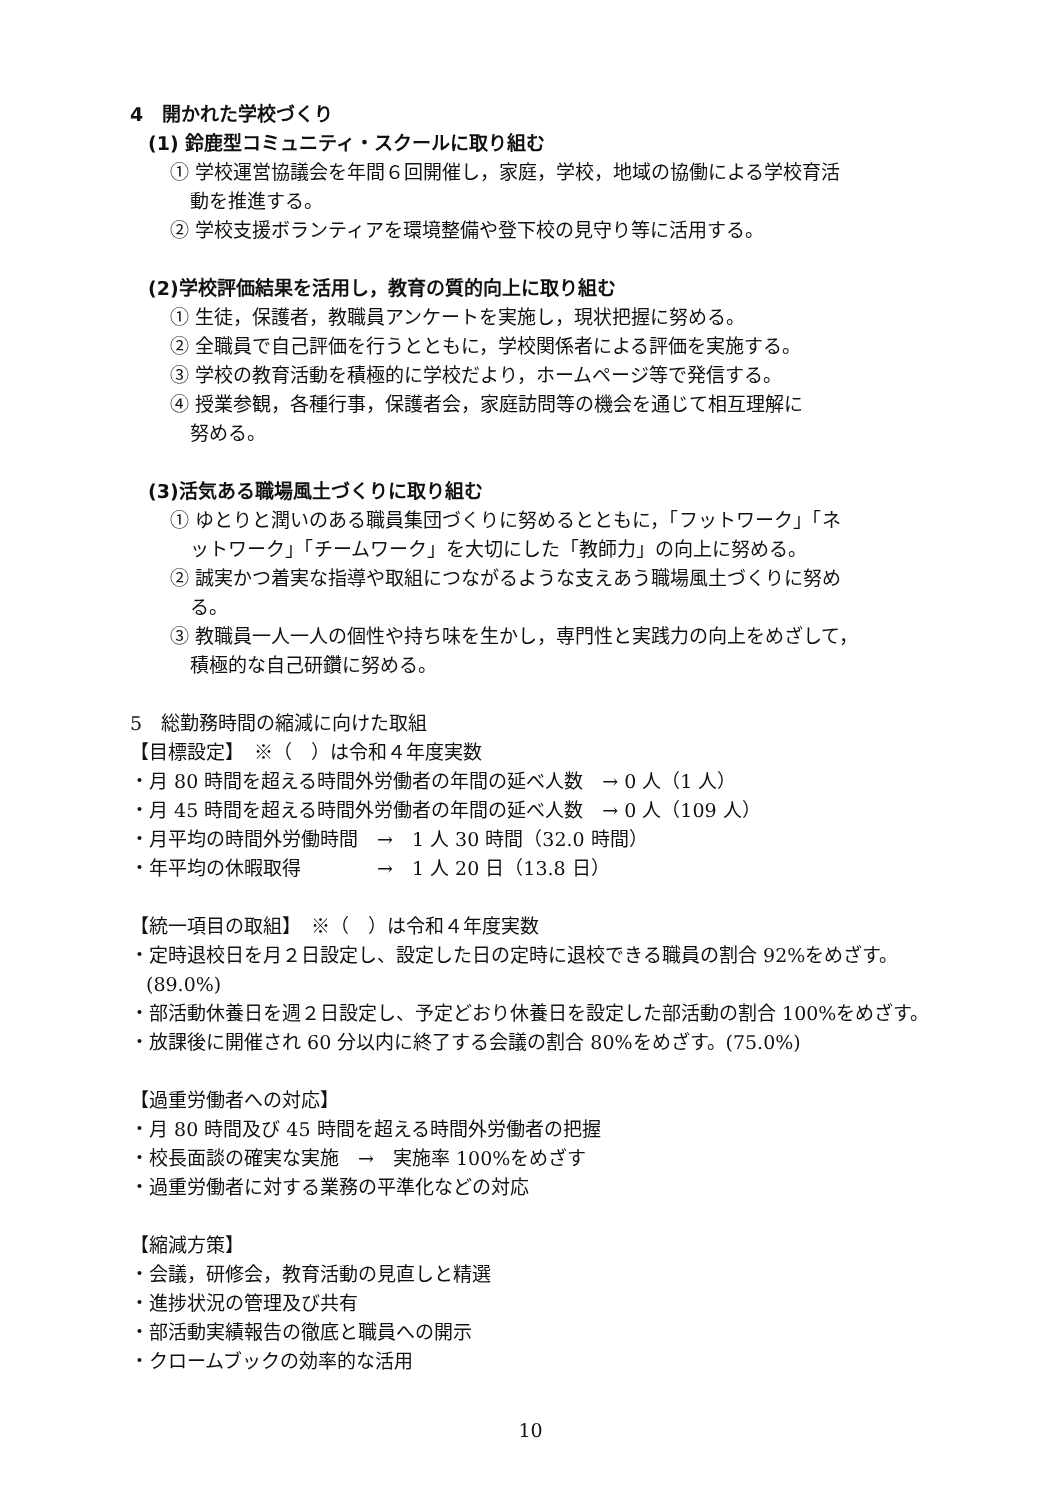4　開かれた学校づくり
(1) 鈴鹿型コミュニティ・スクールに取り組む
① 学校運営協議会を年間６回開催し，家庭，学校，地域の協働による学校育活
動を推進する。
② 学校支援ボランティアを環境整備や登下校の見守り等に活用する。
(2)学校評価結果を活用し，教育の質的向上に取り組む
① 生徒，保護者，教職員アンケートを実施し，現状把握に努める。
② 全職員で自己評価を行うとともに，学校関係者による評価を実施する。
③ 学校の教育活動を積極的に学校だより，ホームページ等で発信する。
④ 授業参観，各種行事，保護者会，家庭訪問等の機会を通じて相互理解に
努める。
(3)活気ある職場風土づくりに取り組む
① ゆとりと潤いのある職員集団づくりに努めるとともに，「フットワーク」「ネ
ットワーク」「チームワーク」を大切にした「教師力」の向上に努める。
② 誠実かつ着実な指導や取組につながるような支えあう職場風土づくりに努め
る。
③ 教職員一人一人の個性や持ち味を生かし，専門性と実践力の向上をめざして，
積極的な自己研鑽に努める。
5　総勤務時間の縮減に向けた取組
【目標設定】　※（　）は令和４年度実数
・月 80 時間を超える時間外労働者の年間の延べ人数　→ 0 人（1 人）
・月 45 時間を超える時間外労働者の年間の延べ人数　→ 0 人（109 人）
・月平均の時間外労働時間　→　1 人 30 時間（32.0 時間）
・年平均の休暇取得　　　　→　1 人 20 日（13.8 日）
【統一項目の取組】　※（　）は令和４年度実数
・定時退校日を月２日設定し、設定した日の定時に退校できる職員の割合 92%をめざす。(89.0%)
・部活動休養日を週２日設定し、予定どおり休養日を設定した部活動の割合 100%をめざす。
・放課後に開催され 60 分以内に終了する会議の割合 80%をめざす。(75.0%)
【過重労働者への対応】
・月 80 時間及び 45 時間を超える時間外労働者の把握
・校長面談の確実な実施　→　実施率 100%をめざす
・過重労働者に対する業務の平準化などの対応
【縮減方策】
・会議，研修会，教育活動の見直しと精選
・進捗状況の管理及び共有
・部活動実績報告の徹底と職員への開示
・クロームブックの効率的な活用
10